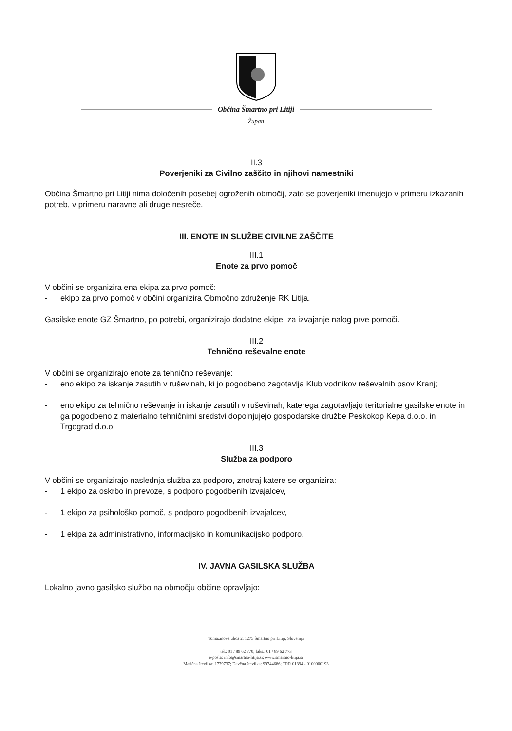Občina Šmartno pri Litiji
Župan
II.3
Poverjeniki za Civilno zaščito in njihovi namestniki
Občina Šmartno pri Litiji nima določenih posebej ogroženih območij, zato se poverjeniki imenujejo v primeru izkazanih potreb, v primeru naravne ali druge nesreče.
III. ENOTE IN SLUŽBE CIVILNE ZAŠČITE
III.1
Enote za prvo pomoč
V občini se organizira ena ekipa za prvo pomoč:
- ekipo za prvo pomoč v občini organizira Območno združenje RK Litija.
Gasilske enote GZ Šmartno, po potrebi, organizirajo dodatne ekipe, za izvajanje nalog prve pomoči.
III.2
Tehnično reševalne enote
V občini se organizirajo enote za tehnično reševanje:
- eno ekipo za iskanje zasutih v ruševinah, ki jo pogodbeno zagotavlja Klub vodnikov reševalnih psov Kranj;
- eno ekipo za tehnično reševanje in iskanje zasutih v ruševinah, katerega zagotavljajo teritorialne gasilske enote in ga pogodbeno z materialno tehničnimi sredstvi dopolnjujejo gospodarske družbe Peskokop Kepa d.o.o. in Trgograd d.o.o.
III.3
Služba za podporo
V občini se organizirajo naslednja služba za podporo, znotraj katere se organizira:
- 1 ekipo za oskrbo in prevoze, s podporo pogodbenih izvajalcev,
- 1 ekipo za psihološko pomoč, s podporo pogodbenih izvajalcev,
- 1 ekipa za administrativno, informacijsko in komunikacijsko podporo.
IV. JAVNA GASILSKA SLUŽBA
Lokalno javno gasilsko službo na območju občine opravljajo:
Tomazinova ulica 2, 1275 Šmartno pri Litiji, Slovenija
tel.: 01 / 89 62 770; faks.: 01 / 89 62 773
e-pošta: info@smartno-litija.si; www.smartno-litija.si
Matična številka: 1779737; Davčna številka: 99744686; TRR 01394 - 0100000193